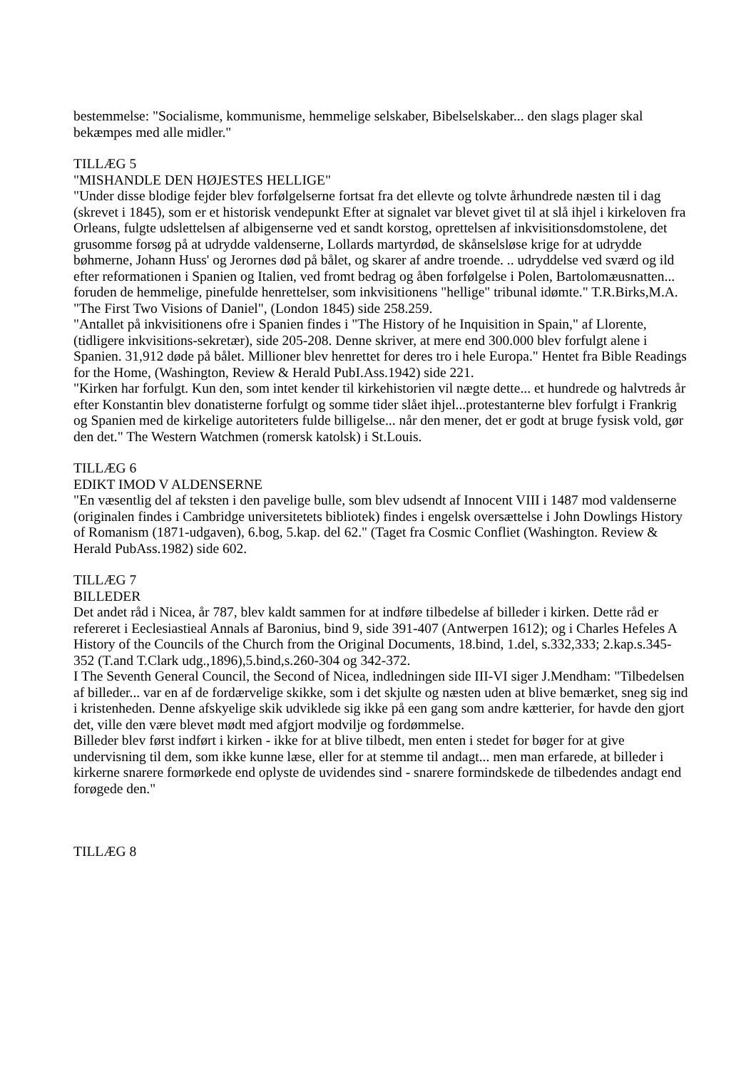bestemmelse: "Socialisme, kommunisme, hemmelige selskaber, Bibelselskaber... den slags plager skal bekæmpes med alle midler."
TILLÆG 5
"MISHANDLE DEN HØJESTES HELLIGE"
"Under disse blodige fejder blev forfølgelserne fortsat fra det ellevte og tolvte århundrede næsten til i dag (skrevet i 1845), som er et historisk vendepunkt Efter at signalet var blevet givet til at slå ihjel i kirkeloven fra Orleans, fulgte udslettelsen af albigenserne ved et sandt korstog, oprettelsen af inkvisitionsdomstolene, det grusomme forsøg på at udrydde valdenserne, Lollards martyrdød, de skånselsløse krige for at udrydde bøhmerne, Johann Huss' og Jerornes død på bålet, og skarer af andre troende. .. udryddelse ved sværd og ild efter reformationen i Spanien og Italien, ved fromt bedrag og åben forfølgelse i Polen, Bartolomæusnatten... foruden de hemmelige, pinefulde henrettelser, som inkvisitionens "hellige" tribunal idømte." T.R.Birks,M.A. "The First Two Visions of Daniel", (London 1845) side 258.259.
"Antallet på inkvisitionens ofre i Spanien findes i "The History of he Inquisition in Spain," af Llorente, (tidligere inkvisitions-sekretær), side 205-208. Denne skriver, at mere end 300.000 blev forfulgt alene i Spanien. 31,912 døde på bålet. Millioner blev henrettet for deres tro i hele Europa." Hentet fra Bible Readings for the Home, (Washington, Review & Herald PubI.Ass.1942) side 221.
"Kirken har forfulgt. Kun den, som intet kender til kirkehistorien vil nægte dette... et hundrede og halvtreds år efter Konstantin blev donatisterne forfulgt og somme tider slået ihjel...protestanterne blev forfulgt i Frankrig og Spanien med de kirkelige autoriteters fulde billigelse... når den mener, det er godt at bruge fysisk vold, gør den det." The Western Watchmen (romersk katolsk) i St.Louis.
TILLÆG 6
EDIKT IMOD V ALDENSERNE
"En væsentlig del af teksten i den pavelige bulle, som blev udsendt af Innocent VIII i 1487 mod valdenserne (originalen findes i Cambridge universitetets bibliotek) findes i engelsk oversættelse i John Dowlings History of Romanism (1871-udgaven), 6.bog, 5.kap. del 62." (Taget fra Cosmic Confliet (Washington. Review & Herald PubAss.1982) side 602.
TILLÆG 7
BILLEDER
Det andet råd i Nicea, år 787, blev kaldt sammen for at indføre tilbedelse af billeder i kirken. Dette råd er refereret i Eeclesiastieal Annals af Baronius, bind 9, side 391-407 (Antwerpen 1612); og i Charles Hefeles A History of the Councils of the Church from the Original Documents, 18.bind, 1.del, s.332,333; 2.kap.s.345-352 (T.and T.Clark udg.,1896),5.bind,s.260-304 og 342-372.
I The Seventh General Council, the Second of Nicea, indledningen side III-VI siger J.Mendham: "Tilbedelsen af billeder... var en af de fordærvelige skikke, som i det skjulte og næsten uden at blive bemærket, sneg sig ind i kristenheden. Denne afskyelige skik udviklede sig ikke på een gang som andre kætterier, for havde den gjort det, ville den være blevet mødt med afgjort modvilje og fordømmelse.
Billeder blev først indført i kirken - ikke for at blive tilbedt, men enten i stedet for bøger for at give undervisning til dem, som ikke kunne læse, eller for at stemme til andagt... men man erfarede, at billeder i kirkerne snarere formørkede end oplyste de uvidendes sind - snarere formindskede de tilbedendes andagt end forøgede den."
TILLÆG 8